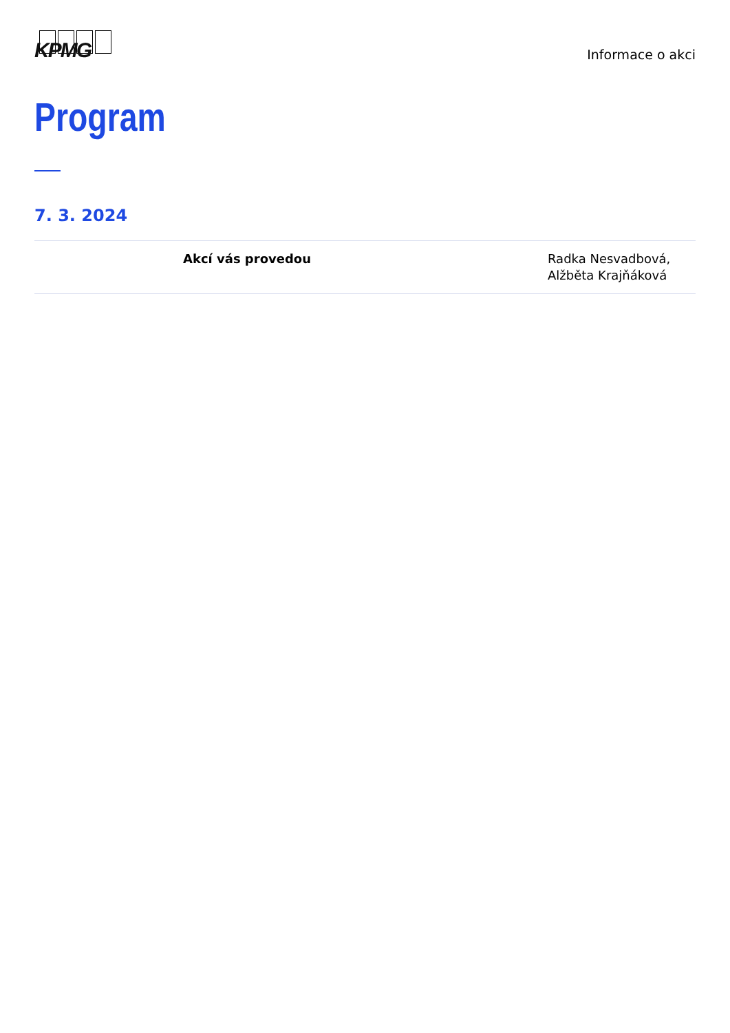KPMG
Informace o akci
Program
7. 3. 2024
| | Akcí vás provedou | Radka Nesvadbová, Alžběta Krajňáková |